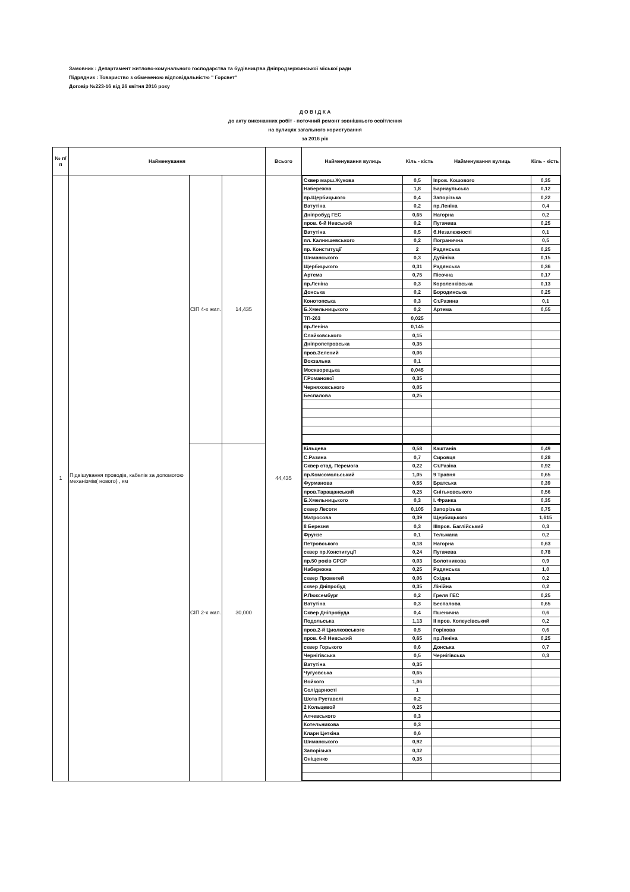Замовник : Департамент житлово-комунального господарства та будівництва Дніпродзержинської міської ради
Підрядник : Товариство з обмеженою відповідальністю " Горсвет"
Договір №223-16 від 26 квітня 2016 року
Д О В І Д К А
до акту виконанних робіт - поточний ремонт зовнішнього освітлення
на вулицях загального користування
за 2016 рік
| № п/п | Найменування | | | Всього | / Найменування вулиць / Кіль - кість / Найменування вулиць / Кіль - кість / |
| --- | --- | --- | --- | --- | --- |
| 1 | Підвішування проводів, кабелів за допомогою механізмів( нового) , км | СІП 4-х жил. | 14,435 | 44,435 | / Сквер марш.Жукова / 0,5 / Іпров. Кошового / 0,35 / / Набережна / 1,8 / Барнаульська / 0,12 / / пр.Щербицького / 0,4 / Запорізька / 0,22 / / Ватутіна / 0,2 / пр.Леніна / 0,4 / / Дніпробуд ГЕС / 0,65 / Нагорна / 0,2 / / пров. 6-й Невський / 0,2 / Пугачева / 0,25 / / Ватутіна / 0,5 / б.Незалежності / 0,1 / / пл. Калнишевського / 0,2 / Погранична / 0,5 / / пр. Конституції / 2 / Радянська / 0,25 / / Шиманського / 0,3 / Дубініча / 0,15 / / Щербицького / 0,31 / Радянська / 0,36 / / Артема / 0,75 / Пісочна / 0,17 / / пр.Леніна / 0,3 / Короленківська / 0,13 / / Донська / 0,2 / Бородинська / 0,25 / / Конотопська / 0,3 / Ст.Разина / 0,1 / / Б.Хмельницького / 0,2 / Артема / 0,55 / / ТП-263 / 0,025 / / / / пр.Леніна / 0,145 / / / / Слайковського / 0,15 / / / / Дніпропетровська / 0,35 / / / / пров.Зелений / 0,06 / / / / Вокзальна / 0,1 / / / / Москворецька / 0,045 / / / / Г.Романової / 0,35 / / / / Черняховського / 0,05 / / / / Беспалова / 0,25 / / / |
| | | СІП 2-х жил. | 30,000 | | / Кільцева / 0,58 / Каштанів / 0,49 / / С.Разина / 0,7 / Сировця / 0,28 / / Сквер стад. Перемога / 0,22 / Ст.Разіна / 0,92 / / пр.Комсомольський / 1,05 / 9 Травня / 0,65 / / Фурманова / 0,55 / Братська / 0,39 / / пров.Таращанський / 0,25 / Снітьковського / 0,56 / / Б.Хмельницького / 0,3 / І. Франка / 0,35 / / сквер Лесоти / 0,105 / Запорізька / 0,75 / / Матросова / 0,39 / Щербицького / 1,615 / / 8 Березня / 0,3 / ІІІпров. Баглійський / 0,3 / / Фрунзе / 0,1 / Тельмана / 0,2 / / Петровського / 0,18 / Нагорна / 0,63 / / сквер пр.Конституції / 0,24 / Пугачева / 0,78 / / пр.50 років СРСР / 0,03 / Болотникова / 0,9 / / Набережна / 0,25 / Радянська / 1,0 / / сквер Прометей / 0,06 / Східна / 0,2 / / сквер Дніпробуд / 0,35 / Лінійна / 0,2 / / Р.Люксембург / 0,2 / Греля ГЕС / 0,25 / / Ватутіна / 0,3 / Беспалова / 0,65 / / Сквер Дніпробуда / 0,4 / Пшенична / 0,6 / / Подольська / 1,13 / ІІ пров. Колеусівський / 0,2 / / пров.2-й Циолковського / 0,5 / Горіхова / 0,6 / / пров. 6-й Невський / 0,65 / пр.Леніна / 0,25 / / сквер Горького / 0,6 / Донська / 0,7 / / Чернігівська / 0,5 / Чернігівська / 0,3 / / Ватутіна / 0,35 / / / / Чугуєвська / 0,65 / / / / Войкого / 1,06 / / / / Солідарності / 1 / / / / Шота Руставелі / 0,2 / / / / 2 Кольцевой / 0,25 / / / / Алчевського / 0,3 / / / / Котельникова / 0,3 / / / / Клари Цеткіна / 0,6 / / / / Шиманського / 0,92 / / / / Запорізька / 0,32 / / / / Оніщенко / 0,35 / / / |